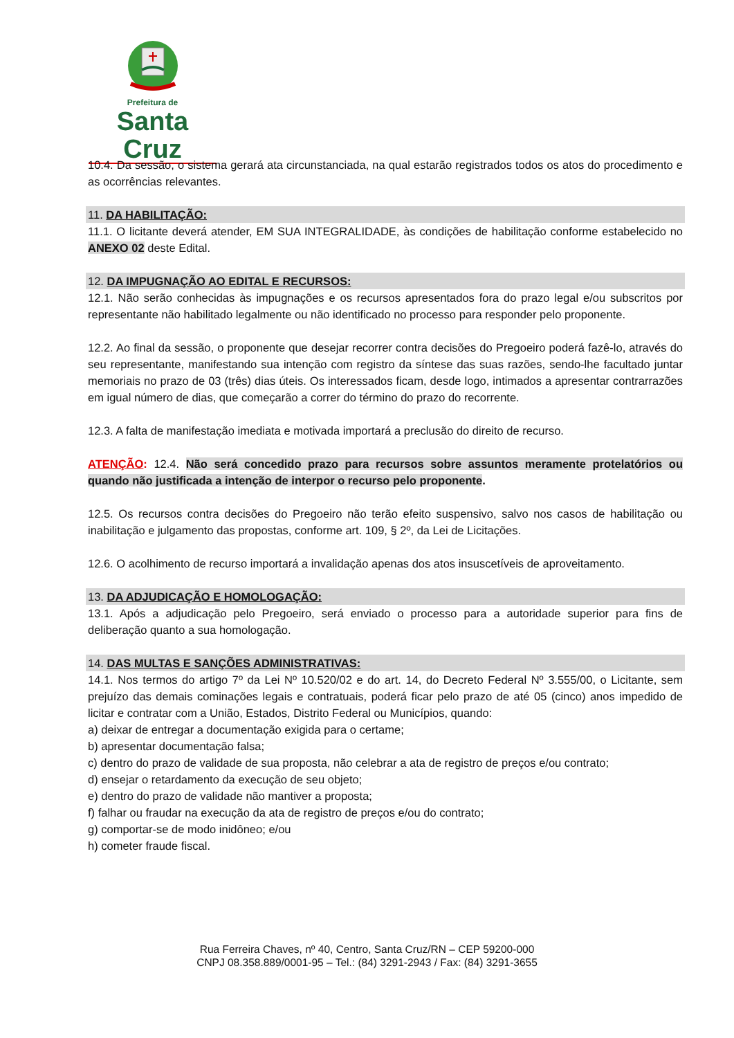Prefeitura de
Santa Cruz
10.4. Da sessão, o sistema gerará ata circunstanciada, na qual estarão registrados todos os atos do procedimento e as ocorrências relevantes.
11. DA HABILITAÇÃO:
11.1. O licitante deverá atender, EM SUA INTEGRALIDADE, às condições de habilitação conforme estabelecido no ANEXO 02 deste Edital.
12. DA IMPUGNAÇÃO AO EDITAL E RECURSOS:
12.1. Não serão conhecidas às impugnações e os recursos apresentados fora do prazo legal e/ou subscritos por representante não habilitado legalmente ou não identificado no processo para responder pelo proponente.
12.2. Ao final da sessão, o proponente que desejar recorrer contra decisões do Pregoeiro poderá fazê-lo, através do seu representante, manifestando sua intenção com registro da síntese das suas razões, sendo-lhe facultado juntar memoriais no prazo de 03 (três) dias úteis. Os interessados ficam, desde logo, intimados a apresentar contrarrazões em igual número de dias, que começarão a correr do término do prazo do recorrente.
12.3. A falta de manifestação imediata e motivada importará a preclusão do direito de recurso.
ATENÇÃO: 12.4. Não será concedido prazo para recursos sobre assuntos meramente protelatórios ou quando não justificada a intenção de interpor o recurso pelo proponente.
12.5. Os recursos contra decisões do Pregoeiro não terão efeito suspensivo, salvo nos casos de habilitação ou inabilitação e julgamento das propostas, conforme art. 109, § 2º, da Lei de Licitações.
12.6. O acolhimento de recurso importará a invalidação apenas dos atos insuscetíveis de aproveitamento.
13. DA ADJUDICAÇÃO E HOMOLOGAÇÃO:
13.1. Após a adjudicação pelo Pregoeiro, será enviado o processo para a autoridade superior para fins de deliberação quanto a sua homologação.
14. DAS MULTAS E SANÇÕES ADMINISTRATIVAS:
14.1. Nos termos do artigo 7º da Lei Nº 10.520/02 e do art. 14, do Decreto Federal Nº 3.555/00, o Licitante, sem prejuízo das demais cominações legais e contratuais, poderá ficar pelo prazo de até 05 (cinco) anos impedido de licitar e contratar com a União, Estados, Distrito Federal ou Municípios, quando:
a) deixar de entregar a documentação exigida para o certame;
b) apresentar documentação falsa;
c) dentro do prazo de validade de sua proposta, não celebrar a ata de registro de preços e/ou contrato;
d) ensejar o retardamento da execução de seu objeto;
e) dentro do prazo de validade não mantiver a proposta;
f) falhar ou fraudar na execução da ata de registro de preços e/ou do contrato;
g) comportar-se de modo inidôneo; e/ou
h) cometer fraude fiscal.
Rua Ferreira Chaves, nº 40, Centro, Santa Cruz/RN – CEP 59200-000
CNPJ 08.358.889/0001-95 – Tel.: (84) 3291-2943 / Fax: (84) 3291-3655